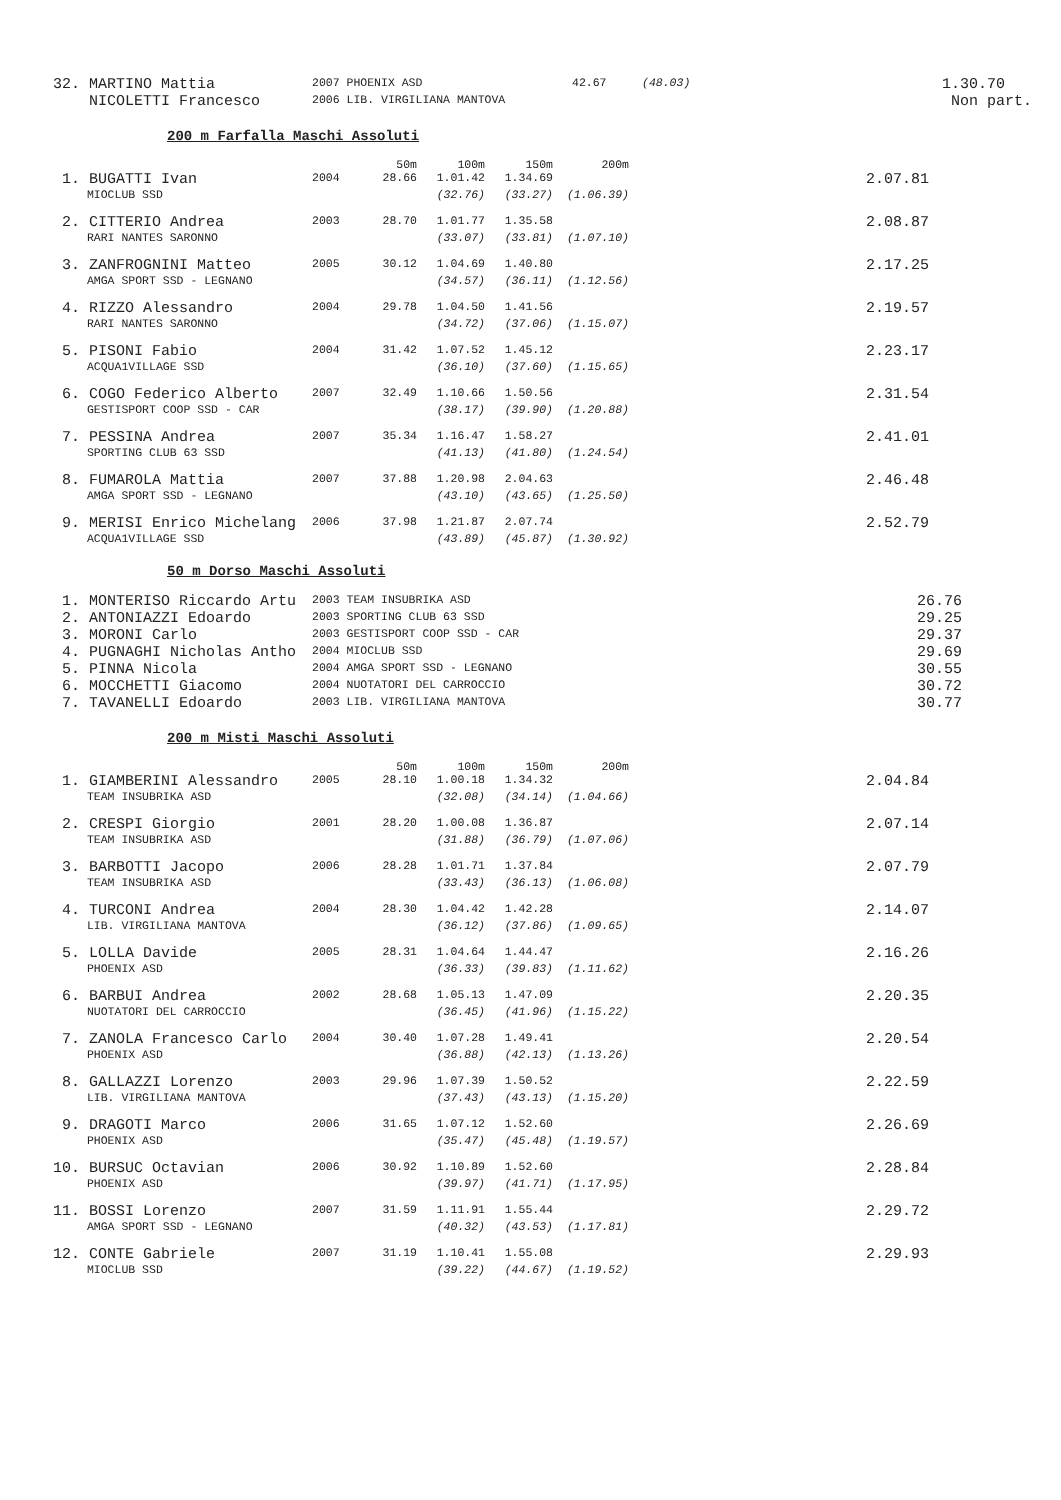| 32. | MARTINO Mattia | 2007 PHOENIX ASD | 42.67 | (48.03) | 1.30.70 |
| | NICOLETTI Francesco | 2006 LIB. VIRGILIANA MANTOVA | | | Non part. |
200 m Farfalla Maschi Assoluti
| | | | 50m | 100m | 150m | 200m | |
| 1. | BUGATTI Ivan | 2004 | 28.66 | 1.01.42 | 1.34.69 | | 2.07.81 |
| | MIOCLUB SSD | | | (32.76) | (33.27) | (1.06.39) | |
| 2. | CITTERIO Andrea | 2003 | 28.70 | 1.01.77 | 1.35.58 | | 2.08.87 |
| | RARI NANTES SARONNO | | | (33.07) | (33.81) | (1.07.10) | |
| 3. | ZANFROGNINI Matteo | 2005 | 30.12 | 1.04.69 | 1.40.80 | | 2.17.25 |
| | AMGA SPORT SSD - LEGNANO | | | (34.57) | (36.11) | (1.12.56) | |
| 4. | RIZZO Alessandro | 2004 | 29.78 | 1.04.50 | 1.41.56 | | 2.19.57 |
| | RARI NANTES SARONNO | | | (34.72) | (37.06) | (1.15.07) | |
| 5. | PISONI Fabio | 2004 | 31.42 | 1.07.52 | 1.45.12 | | 2.23.17 |
| | ACQUA1VILLAGE SSD | | | (36.10) | (37.60) | (1.15.65) | |
| 6. | COGO Federico Alberto | 2007 | 32.49 | 1.10.66 | 1.50.56 | | 2.31.54 |
| | GESTISPORT COOP SSD - CAR | | | (38.17) | (39.90) | (1.20.88) | |
| 7. | PESSINA Andrea | 2007 | 35.34 | 1.16.47 | 1.58.27 | | 2.41.01 |
| | SPORTING CLUB 63 SSD | | | (41.13) | (41.80) | (1.24.54) | |
| 8. | FUMAROLA Mattia | 2007 | 37.88 | 1.20.98 | 2.04.63 | | 2.46.48 |
| | AMGA SPORT SSD - LEGNANO | | | (43.10) | (43.65) | (1.25.50) | |
| 9. | MERISI Enrico Michelang | 2006 | 37.98 | 1.21.87 | 2.07.74 | | 2.52.79 |
| | ACQUA1VILLAGE SSD | | | (43.89) | (45.87) | (1.30.92) | |
50 m Dorso Maschi Assoluti
| 1. | MONTERISO Riccardo Artu | 2003 TEAM INSUBRIKA ASD | 26.76 |
| 2. | ANTONIAZZI Edoardo | 2003 SPORTING CLUB 63 SSD | 29.25 |
| 3. | MORONI Carlo | 2003 GESTISPORT COOP SSD - CAR | 29.37 |
| 4. | PUGNAGHI Nicholas Antho | 2004 MIOCLUB SSD | 29.69 |
| 5. | PINNA Nicola | 2004 AMGA SPORT SSD - LEGNANO | 30.55 |
| 6. | MOCCHETTI Giacomo | 2004 NUOTATORI DEL CARROCCIO | 30.72 |
| 7. | TAVANELLI Edoardo | 2003 LIB. VIRGILIANA MANTOVA | 30.77 |
200 m Misti Maschi Assoluti
| | | | 50m | 100m | 150m | 200m | |
| 1. | GIAMBERINI Alessandro | 2005 | 28.10 | 1.00.18 | 1.34.32 | | 2.04.84 |
| | TEAM INSUBRIKA ASD | | | (32.08) | (34.14) | (1.04.66) | |
| 2. | CRESPI Giorgio | 2001 | 28.20 | 1.00.08 | 1.36.87 | | 2.07.14 |
| | TEAM INSUBRIKA ASD | | | (31.88) | (36.79) | (1.07.06) | |
| 3. | BARBOTTI Jacopo | 2006 | 28.28 | 1.01.71 | 1.37.84 | | 2.07.79 |
| | TEAM INSUBRIKA ASD | | | (33.43) | (36.13) | (1.06.08) | |
| 4. | TURCONI Andrea | 2004 | 28.30 | 1.04.42 | 1.42.28 | | 2.14.07 |
| | LIB. VIRGILIANA MANTOVA | | | (36.12) | (37.86) | (1.09.65) | |
| 5. | LOLLA Davide | 2005 | 28.31 | 1.04.64 | 1.44.47 | | 2.16.26 |
| | PHOENIX ASD | | | (36.33) | (39.83) | (1.11.62) | |
| 6. | BARBUI Andrea | 2002 | 28.68 | 1.05.13 | 1.47.09 | | 2.20.35 |
| | NUOTATORI DEL CARROCCIO | | | (36.45) | (41.96) | (1.15.22) | |
| 7. | ZANOLA Francesco Carlo | 2004 | 30.40 | 1.07.28 | 1.49.41 | | 2.20.54 |
| | PHOENIX ASD | | | (36.88) | (42.13) | (1.13.26) | |
| 8. | GALLAZZI Lorenzo | 2003 | 29.96 | 1.07.39 | 1.50.52 | | 2.22.59 |
| | LIB. VIRGILIANA MANTOVA | | | (37.43) | (43.13) | (1.15.20) | |
| 9. | DRAGOTI Marco | 2006 | 31.65 | 1.07.12 | 1.52.60 | | 2.26.69 |
| | PHOENIX ASD | | | (35.47) | (45.48) | (1.19.57) | |
| 10. | BURSUC Octavian | 2006 | 30.92 | 1.10.89 | 1.52.60 | | 2.28.84 |
| | PHOENIX ASD | | | (39.97) | (41.71) | (1.17.95) | |
| 11. | BOSSI Lorenzo | 2007 | 31.59 | 1.11.91 | 1.55.44 | | 2.29.72 |
| | AMGA SPORT SSD - LEGNANO | | | (40.32) | (43.53) | (1.17.81) | |
| 12. | CONTE Gabriele | 2007 | 31.19 | 1.10.41 | 1.55.08 | | 2.29.93 |
| | MIOCLUB SSD | | | (39.22) | (44.67) | (1.19.52) | |